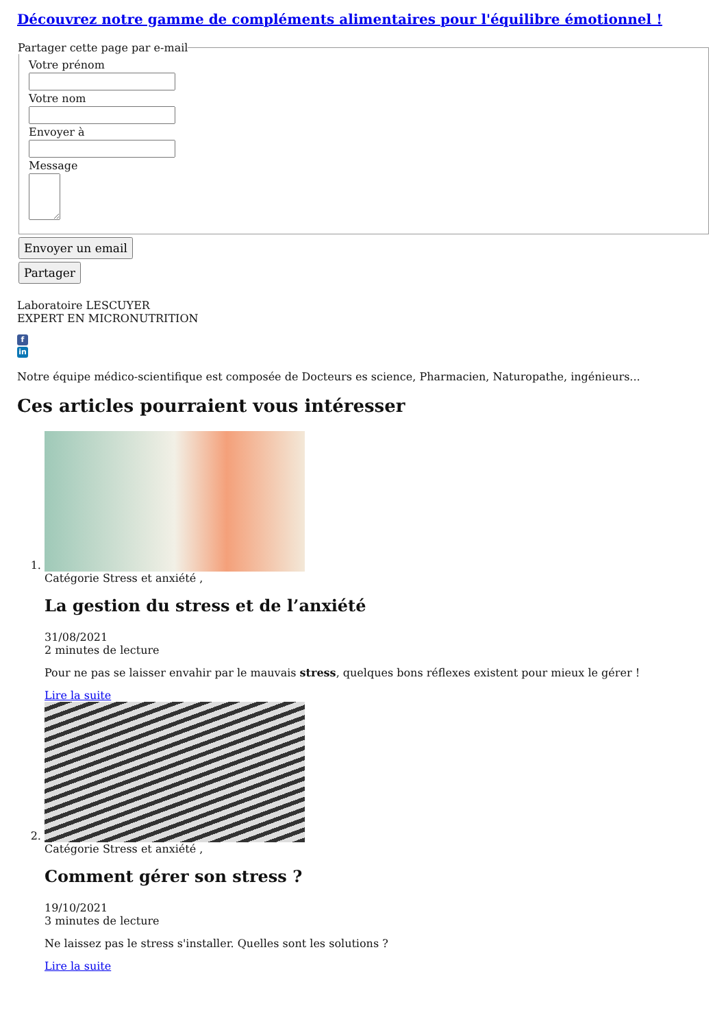Découvrez notre gamme de compléments alimentaires pour l'équilibre émotionnel !
Partager cette page par e-mail
Votre prénom
Votre nom
Envoyer à
Message
Envoyer un email
Partager
Laboratoire LESCUYER
EXPERT EN MICRONUTRITION
f
in
Notre équipe médico-scientifique est composée de Docteurs es science, Pharmacien, Naturopathe, ingénieurs...
Ces articles pourraient vous intéresser
1. Catégorie Stress et anxiété ,
La gestion du stress et de l’anxiété
31/08/2021
2 minutes de lecture
Pour ne pas se laisser envahir par le mauvais stress, quelques bons réflexes existent pour mieux le gérer !
Lire la suite
2. Catégorie Stress et anxiété ,
Comment gérer son stress ?
19/10/2021
3 minutes de lecture
Ne laissez pas le stress s'installer. Quelles sont les solutions ?
Lire la suite